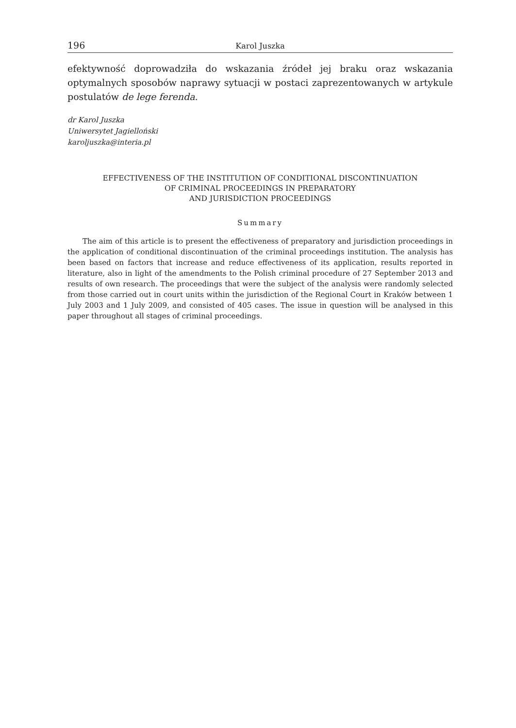196 Karol Juszka
efektywność doprowadziła do wskazania źródeł jej braku oraz wskazania optymalnych sposobów naprawy sytuacji w postaci zaprezentowanych w artykule postulatów de lege ferenda.
dr Karol Juszka
Uniwersytet Jagielloński
karoljuszka@interia.pl
EFFECTIVENESS OF THE INSTITUTION OF CONDITIONAL DISCONTINUATION
OF CRIMINAL PROCEEDINGS IN PREPARATORY
AND JURISDICTION PROCEEDINGS
Summary
The aim of this article is to present the effectiveness of preparatory and jurisdiction proceedings in the application of conditional discontinuation of the criminal proceedings institution. The analysis has been based on factors that increase and reduce effectiveness of its application, results reported in literature, also in light of the amendments to the Polish criminal procedure of 27 September 2013 and results of own research. The proceedings that were the subject of the analysis were randomly selected from those carried out in court units within the jurisdiction of the Regional Court in Kraków between 1 July 2003 and 1 July 2009, and consisted of 405 cases. The issue in question will be analysed in this paper throughout all stages of criminal proceedings.